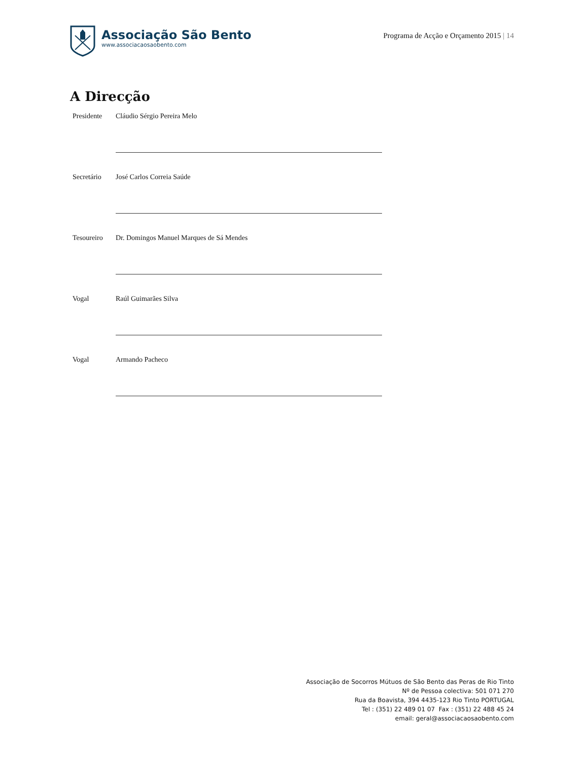Associação São Bento
www.associacaosaobento.com
Programa de Acção e Orçamento 2015 | 14
A Direcção
Presidente Cláudio Sérgio Pereira Melo
Secretário José Carlos Correia Saúde
Tesoureiro Dr. Domingos Manuel Marques de Sá Mendes
Vogal Raúl Guimarães Silva
Vogal Armando Pacheco
Associação de Socorros Mútuos de São Bento das Peras de Rio Tinto
Nº de Pessoa colectiva: 501 071 270
Rua da Boavista, 394 4435-123 Rio Tinto PORTUGAL
Tel : (351) 22 489 01 07 Fax : (351) 22 488 45 24
email: geral@associacaosaobento.com